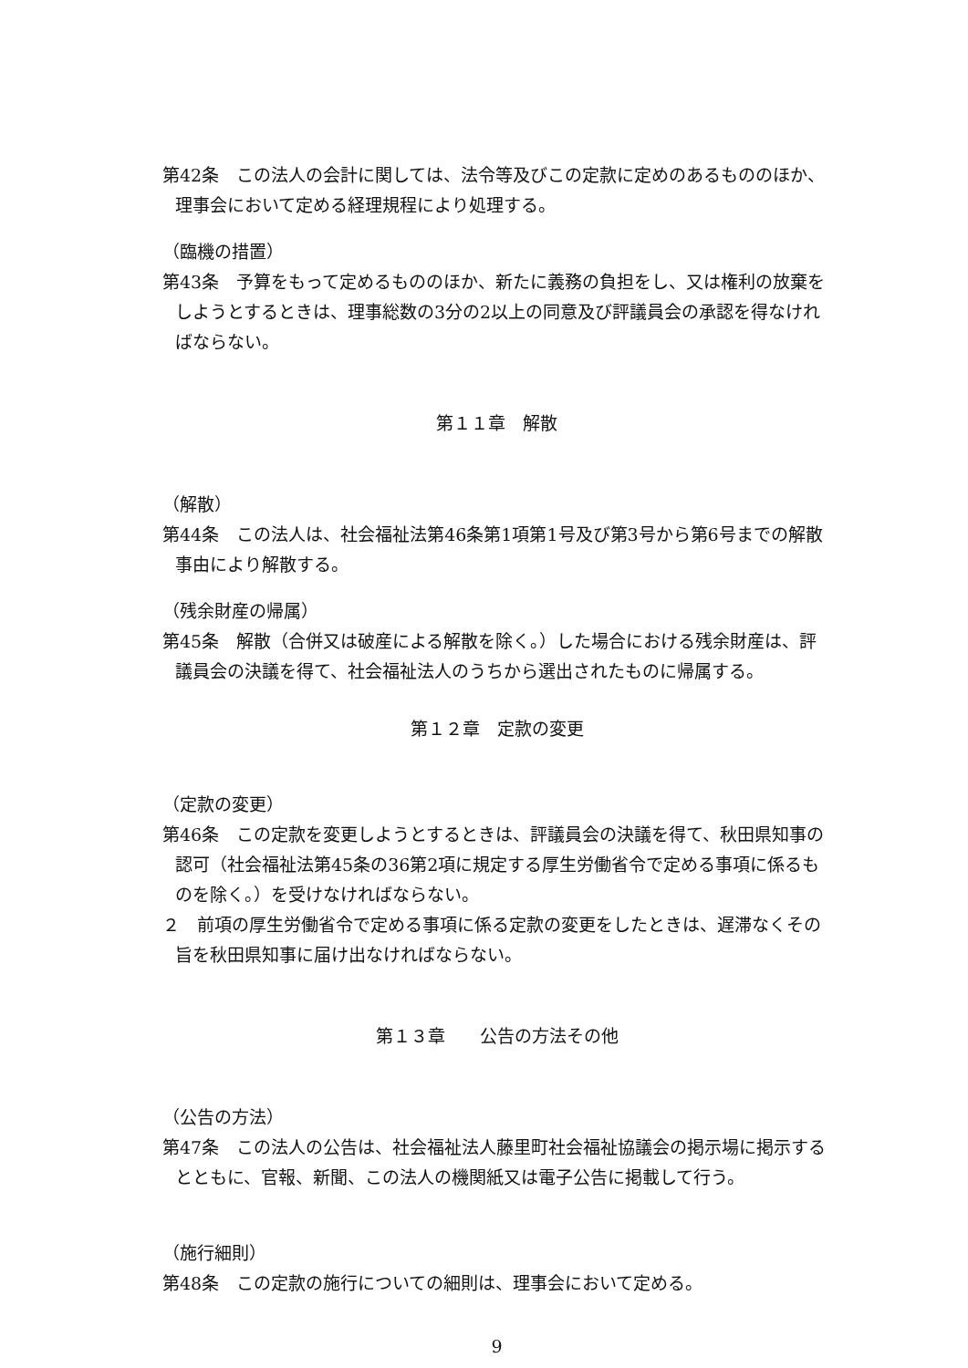第42条　この法人の会計に関しては、法令等及びこの定款に定めのあるもののほか、理事会において定める経理規程により処理する。
（臨機の措置）
第43条　予算をもって定めるもののほか、新たに義務の負担をし、又は権利の放棄をしようとするときは、理事総数の3分の2以上の同意及び評議員会の承認を得なければならない。
第１１章　解散
（解散）
第44条　この法人は、社会福祉法第46条第1項第1号及び第3号から第6号までの解散事由により解散する。
（残余財産の帰属）
第45条　解散（合併又は破産による解散を除く。）した場合における残余財産は、評議員会の決議を得て、社会福祉法人のうちから選出されたものに帰属する。
第１２章　定款の変更
（定款の変更）
第46条　この定款を変更しようとするときは、評議員会の決議を得て、秋田県知事の認可（社会福祉法第45条の36第2項に規定する厚生労働省令で定める事項に係るものを除く。）を受けなければならない。
２　前項の厚生労働省令で定める事項に係る定款の変更をしたときは、遅滞なくその旨を秋田県知事に届け出なければならない。
第１３章　　公告の方法その他
（公告の方法）
第47条　この法人の公告は、社会福祉法人藤里町社会福祉協議会の掲示場に掲示するとともに、官報、新聞、この法人の機関紙又は電子公告に掲載して行う。
（施行細則）
第48条　この定款の施行についての細則は、理事会において定める。
9